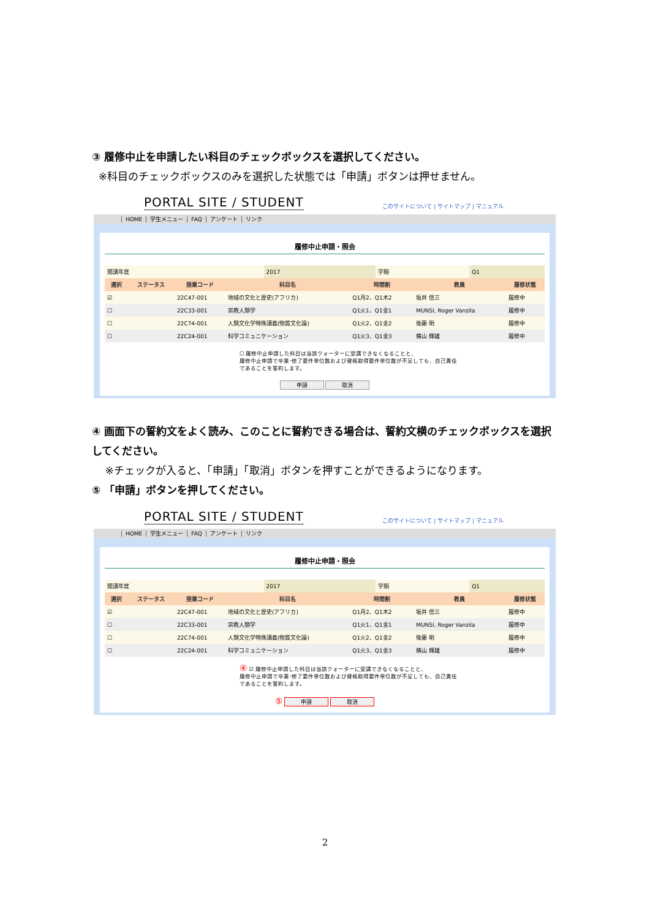③ 履修中止を申請したい科目のチェックボックスを選択してください。
※科目のチェックボックスのみを選択した状態では「申請」ボタンは押せません。
PORTAL SITE / STUDENT
このサイトについて | サイトマップ | マニュアル
HOME 学生メニュー FAQ アンケート リンク
履修中止申請・照会
| 開講年度 | 2017 | 学期 | Q1 |
| 選択 | ステータス | 授業コード | 科目名 | 時間割 | 教員 | 履修状態 |
| --- | --- | --- | --- | --- | --- | --- |
| ☑ | | 22C47-001 | 地域の文化と歴史(アフリカ) | Q1月2、Q1木2 | 坂井 信三 | 履修中 |
| ☐ | | 22C33-001 | 宗教人類学 | Q1火1、Q1金1 | MUNSI, Roger Vanzila | 履修中 |
| ☐ | | 22C74-001 | 人類文化学特殊講義(物質文化論) | Q1火2、Q1金2 | 後藤 明 | 履修中 |
| ☐ | | 22C24-001 | 科学コミュニケーション | Q1火3、Q1金3 | 横山 輝雄 | 履修中 |
☐ 履修中止申請した科目は当該クォーターに受講できなくなることと、
履修中止申請で卒業･修了要件単位数および資格取得要件単位数が不足しても、自己責任
であることを誓約します。
申請 取消
④ 画面下の誓約文をよく読み、このことに誓約できる場合は、誓約文横のチェックボックスを選択してください。
※チェックが入ると、「申請」「取消」ボタンを押すことができるようになります。
⑤ 「申請」ボタンを押してください。
PORTAL SITE / STUDENT
このサイトについて | サイトマップ | マニュアル
HOME 学生メニュー FAQ アンケート リンク
履修中止申請・照会
| 開講年度 | 2017 | 学期 | Q1 |
| 選択 | ステータス | 授業コード | 科目名 | 時間割 | 教員 | 履修状態 |
| --- | --- | --- | --- | --- | --- | --- |
| ☑ | | 22C47-001 | 地域の文化と歴史(アフリカ) | Q1月2、Q1木2 | 坂井 信三 | 履修中 |
| ☐ | | 22C33-001 | 宗教人類学 | Q1火1、Q1金1 | MUNSI, Roger Vanzila | 履修中 |
| ☐ | | 22C74-001 | 人類文化学特殊講義(物質文化論) | Q1火2、Q1金2 | 後藤 明 | 履修中 |
| ☐ | | 22C24-001 | 科学コミュニケーション | Q1火3、Q1金3 | 横山 輝雄 | 履修中 |
④ ☑ 履修中止申請した科目は当該クォーターに受講できなくなることと、
履修中止申請で卒業･修了要件単位数および資格取得要件単位数が不足しても、自己責任
であることを誓約します。
⑤ 申請 取消
2